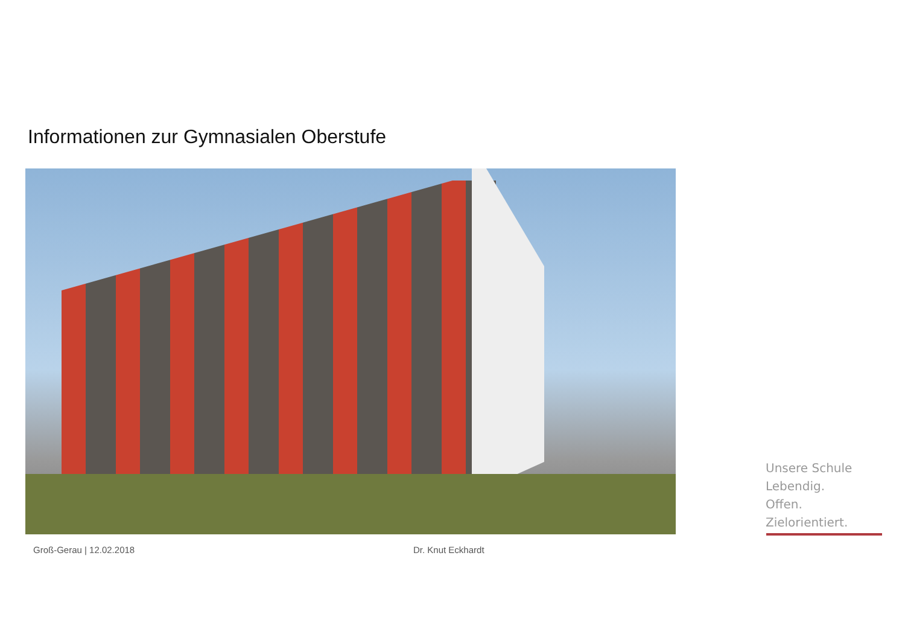Informationen zur Gymnasialen Oberstufe
Groß-Gerau | 12.02.2018 Dr. Knut Eckhardt
Unsere Schule
Lebendig.
Offen.
Zielorientiert.